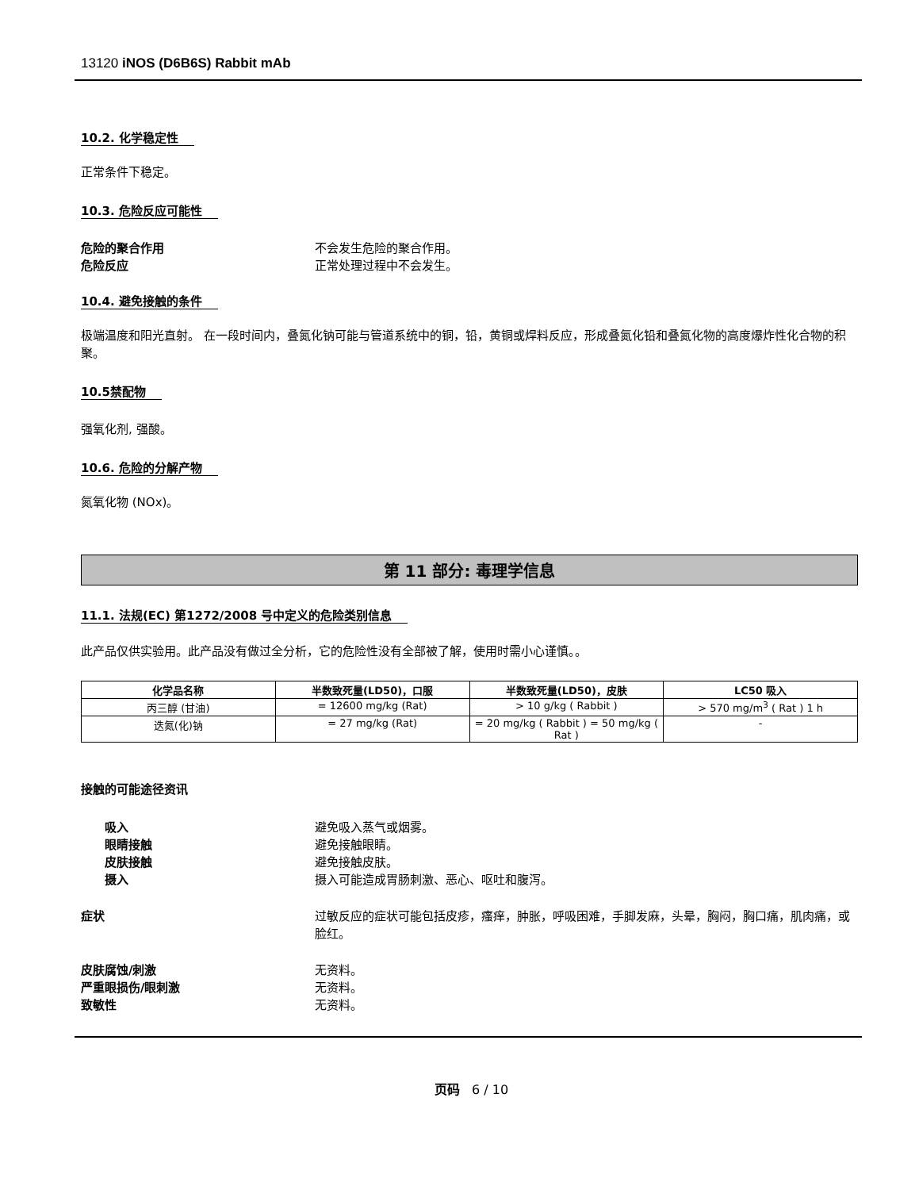13120 iNOS (D6B6S) Rabbit mAb
10.2. 化学稳定性
正常条件下稳定。
10.3. 危险反应可能性
危险的聚合作用 不会发生危险的聚合作用。
危险反应 正常处理过程中不会发生。
10.4. 避免接触的条件
极端温度和阳光直射。 在一段时间内，叠氮化钠可能与管道系统中的铜，铅，黄铜或焊料反应，形成叠氮化铅和叠氮化物的高度爆炸性化合物的积聚。
10.5禁配物
强氧化剂, 强酸。
10.6. 危险的分解产物
氮氧化物 (NOx)。
第 11 部分: 毒理学信息
11.1. 法规(EC) 第1272/2008 号中定义的危险类别信息
此产品仅供实验用。此产品没有做过全分析，它的危险性没有全部被了解，使用时需小心谨慎。。
| 化学品名称 | 半数致死量(LD50)，口服 | 半数致死量(LD50)，皮肤 | LC50 吸入 |
| --- | --- | --- | --- |
| 丙三醇 (甘油) | = 12600 mg/kg (Rat) | > 10 g/kg ( Rabbit ) | > 570 mg/m<sup>3</sup> ( Rat ) 1 h |
| 迭氮(化)钠 | = 27 mg/kg (Rat) | = 20 mg/kg ( Rabbit ) = 50 mg/kg ( Rat ) | - |
接触的可能途径资讯
吸入 避免吸入蒸气或烟雾。
眼睛接触 避免接触眼睛。
皮肤接触 避免接触皮肤。
摄入 摄入可能造成胃肠刺激、恶心、呕吐和腹泻。
症状 过敏反应的症状可能包括皮疹，瘙痒，肿胀，呼吸困难，手脚发麻，头晕，胸闷，胸口痛，肌肉痛，或脸红。
皮肤腐蚀/刺激 无资料。
严重眼损伤/眼刺激 无资料。
致敏性 无资料。
页码 6 / 10